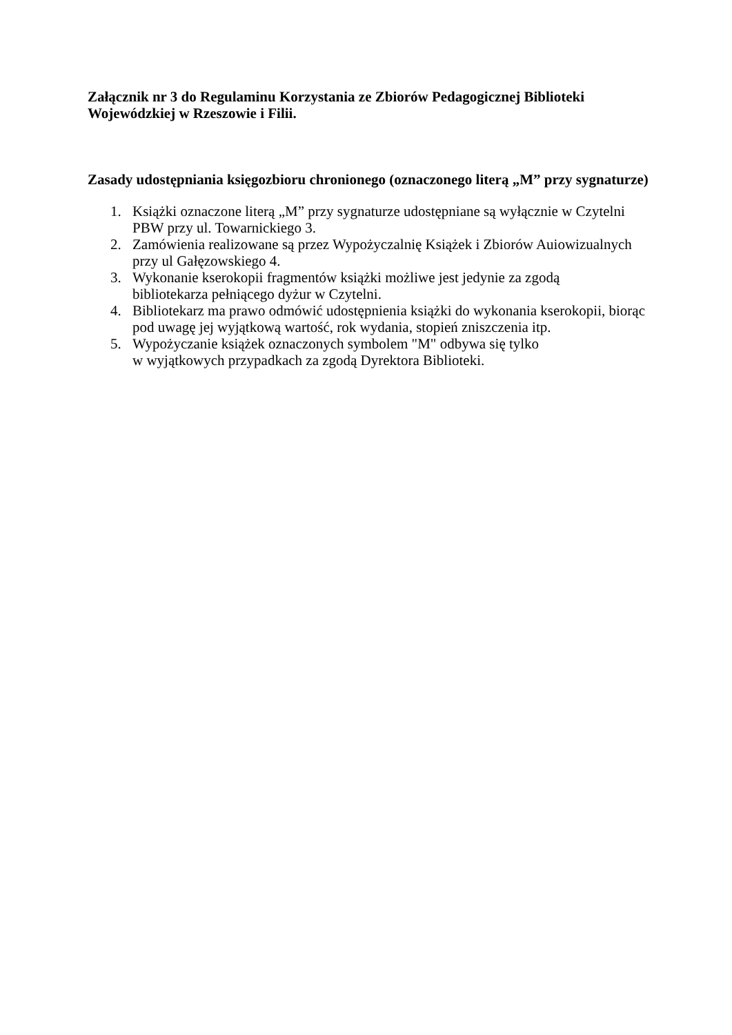Załącznik nr 3 do Regulaminu Korzystania ze Zbiorów Pedagogicznej Biblioteki Wojewódzkiej w Rzeszowie i Filii.
Zasady udostępniania księgozbioru chronionego (oznaczonego literą „M” przy sygnaturze)
1. Książki oznaczone literą „M” przy sygnaturze udostępniane są wyłącznie w Czytelni PBW przy ul. Towarnickiego 3.
2. Zamówienia realizowane są przez Wypożyczalnię Książek i Zbiorów Auiowizualnych przy ul Gałęzowskiego 4.
3. Wykonanie kserokopii fragmentów książki możliwe jest jedynie za zgodą
bibliotekarza pełniącego dyżur w Czytelni.
4. Bibliotekarz ma prawo odmówić udostępnienia książki do wykonania kserokopii, biorąc pod uwagę jej wyjątkową wartość, rok wydania, stopień zniszczenia itp.
5. Wypożyczanie książek oznaczonych symbolem "M" odbywa się tylko
w wyjątkowych przypadkach za zgodą Dyrektora Biblioteki.